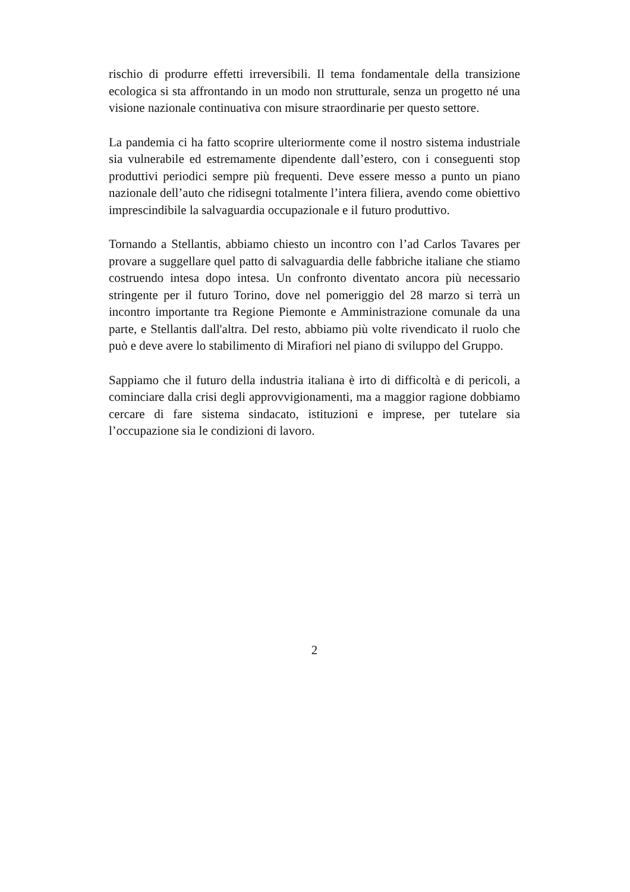rischio di produrre effetti irreversibili. Il tema fondamentale della transizione ecologica si sta affrontando in un modo non strutturale, senza un progetto né una visione nazionale continuativa con misure straordinarie per questo settore.
La pandemia ci ha fatto scoprire ulteriormente come il nostro sistema industriale sia vulnerabile ed estremamente dipendente dall’estero, con i conseguenti stop produttivi periodici sempre più frequenti. Deve essere messo a punto un piano nazionale dell’auto che ridisegni totalmente l’intera filiera, avendo come obiettivo imprescindibile la salvaguardia occupazionale e il futuro produttivo.
Tornando a Stellantis, abbiamo chiesto un incontro con l’ad Carlos Tavares per provare a suggellare quel patto di salvaguardia delle fabbriche italiane che stiamo costruendo intesa dopo intesa. Un confronto diventato ancora più necessario stringente per il futuro Torino, dove nel pomeriggio del 28 marzo si terrà un incontro importante tra Regione Piemonte e Amministrazione comunale da una parte, e Stellantis dall'altra. Del resto, abbiamo più volte rivendicato il ruolo che può e deve avere lo stabilimento di Mirafiori nel piano di sviluppo del Gruppo.
Sappiamo che il futuro della industria italiana è irto di difficoltà e di pericoli, a cominciare dalla crisi degli approvvigionamenti, ma a maggior ragione dobbiamo cercare di fare sistema sindacato, istituzioni e imprese, per tutelare sia l’occupazione sia le condizioni di lavoro.
2